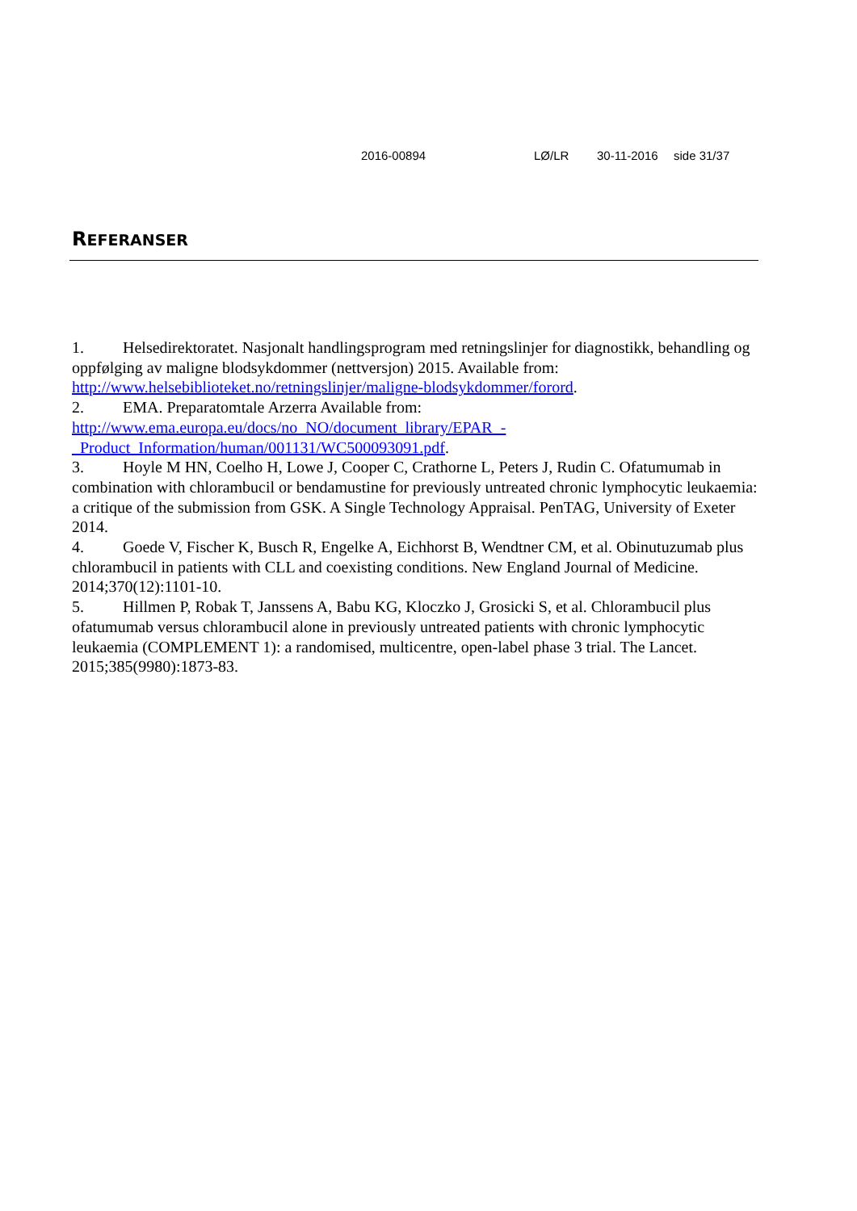2016-00894 LØ/LR 30-11-2016 side 31/37
REFERANSER
1. Helsedirektoratet. Nasjonalt handlingsprogram med retningslinjer for diagnostikk, behandling og oppfølging av maligne blodsykdommer (nettversjon) 2015. Available from: http://www.helsebiblioteket.no/retningslinjer/maligne-blodsykdommer/forord.
2. EMA. Preparatomtale Arzerra Available from:
http://www.ema.europa.eu/docs/no_NO/document_library/EPAR_-
_Product_Information/human/001131/WC500093091.pdf.
3. Hoyle M HN, Coelho H, Lowe J, Cooper C, Crathorne L, Peters J, Rudin C. Ofatumumab in combination with chlorambucil or bendamustine for previously untreated chronic lymphocytic leukaemia: a critique of the submission from GSK. A Single Technology Appraisal. PenTAG, University of Exeter 2014.
4. Goede V, Fischer K, Busch R, Engelke A, Eichhorst B, Wendtner CM, et al. Obinutuzumab plus chlorambucil in patients with CLL and coexisting conditions. New England Journal of Medicine. 2014;370(12):1101-10.
5. Hillmen P, Robak T, Janssens A, Babu KG, Kloczko J, Grosicki S, et al. Chlorambucil plus ofatumumab versus chlorambucil alone in previously untreated patients with chronic lymphocytic leukaemia (COMPLEMENT 1): a randomised, multicentre, open-label phase 3 trial. The Lancet. 2015;385(9980):1873-83.